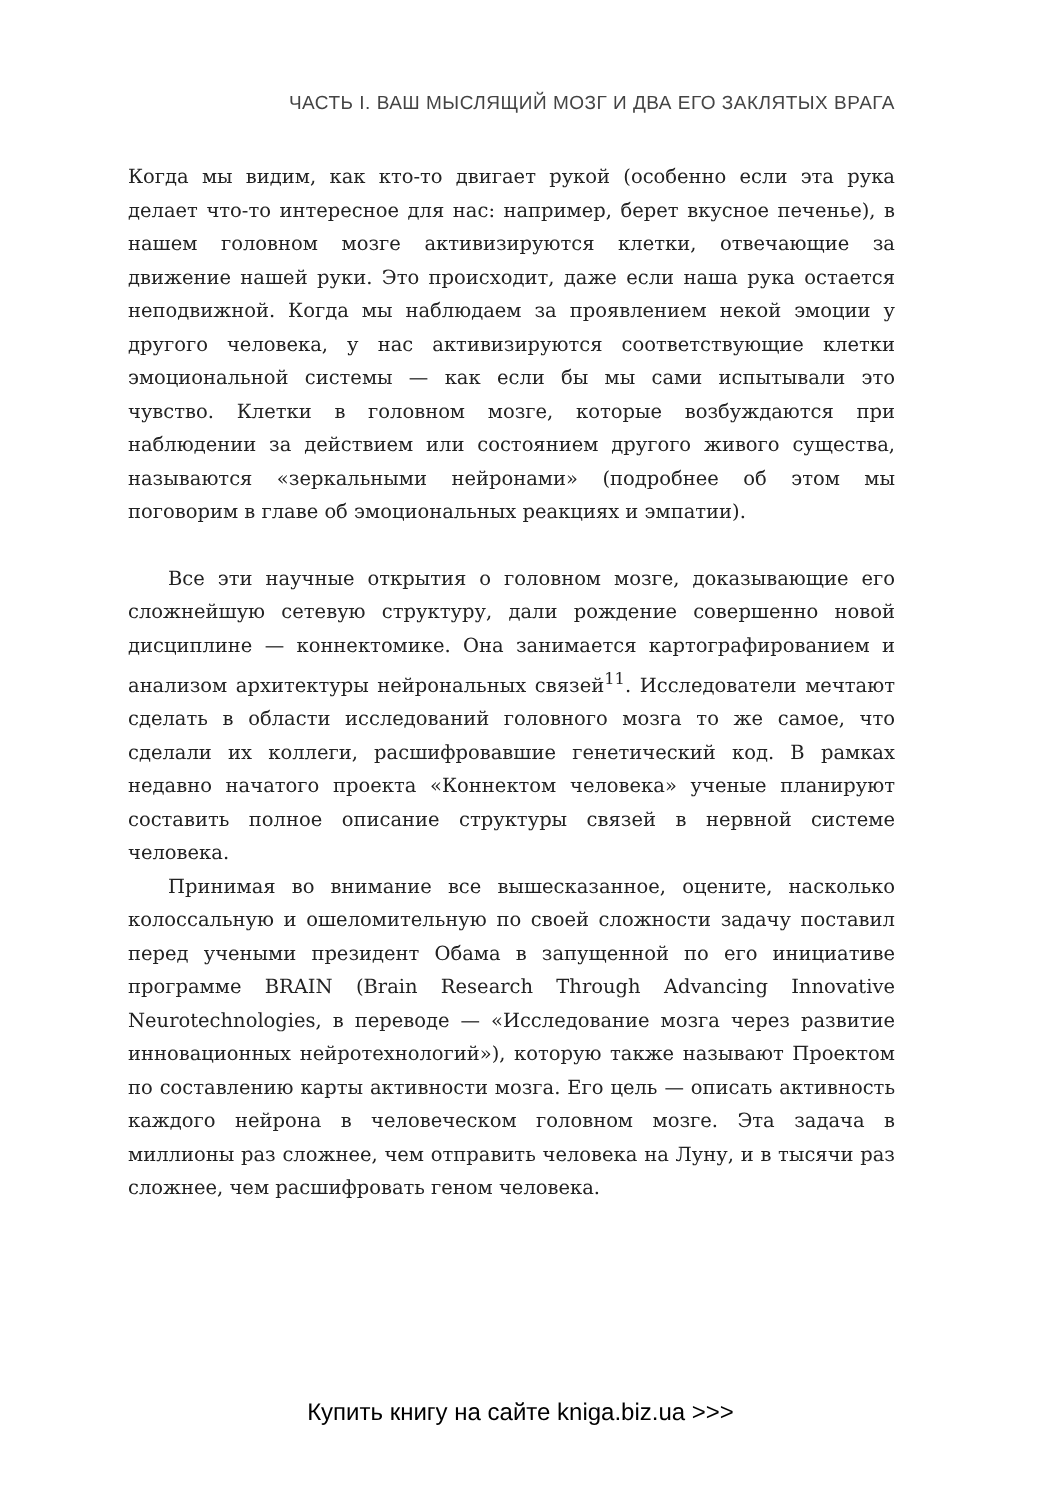ЧАСТЬ I. ВАШ МЫСЛЯЩИЙ МОЗГ И ДВА ЕГО ЗАКЛЯТЫХ ВРАГА
Когда мы видим, как кто-то двигает рукой (особенно если эта рука делает что-то интересное для нас: например, берет вкусное печенье), в нашем головном мозге активизируются клетки, отвечающие за движение нашей руки. Это происходит, даже если наша рука остается неподвижной. Когда мы наблюдаем за проявлением некой эмоции у другого человека, у нас активизируются соответствующие клетки эмоциональной системы — как если бы мы сами испытывали это чувство. Клетки в головном мозге, которые возбуждаются при наблюдении за действием или состоянием другого живого существа, называются «зеркальными нейронами» (подробнее об этом мы поговорим в главе об эмоциональных реакциях и эмпатии).
Все эти научные открытия о головном мозге, доказывающие его сложнейшую сетевую структуру, дали рождение совершенно новой дисциплине — коннектомике. Она занимается картографированием и анализом архитектуры нейрональных связей<sup>11</sup>. Исследователи мечтают сделать в области исследований головного мозга то же самое, что сделали их коллеги, расшифровавшие генетический код. В рамках недавно начатого проекта «Коннектом человека» ученые планируют составить полное описание структуры связей в нервной системе человека.
Принимая во внимание все вышесказанное, оцените, насколько колоссальную и ошеломительную по своей сложности задачу поставил перед учеными президент Обама в запущенной по его инициативе программе BRAIN (Brain Research Through Advancing Innovative Neurotechnologies, в переводе — «Исследование мозга через развитие инновационных нейротехнологий»), которую также называют Проектом по составлению карты активности мозга. Его цель — описать активность каждого нейрона в человеческом головном мозге. Эта задача в миллионы раз сложнее, чем отправить человека на Луну, и в тысячи раз сложнее, чем расшифровать геном человека.
Купить книгу на сайте kniga.biz.ua >>>